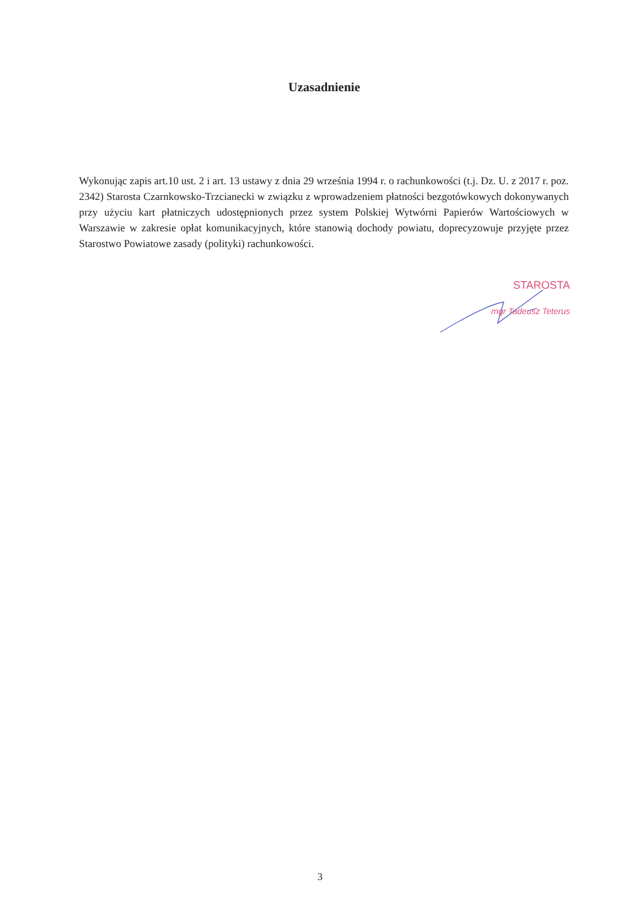Uzasadnienie
Wykonując zapis art.10 ust. 2 i art. 13 ustawy z dnia 29 września 1994 r. o rachunkowości (t.j. Dz. U. z 2017 r. poz. 2342) Starosta Czarnkowsko-Trzcianecki w związku z wprowadzeniem płatności bezgotówkowych dokonywanych przy użyciu kart płatniczych udostępnionych przez system Polskiej Wytwórni Papierów Wartościowych w Warszawie w zakresie opłat komunikacyjnych, które stanowią dochody powiatu, doprecyzowuje przyjęte przez Starostwo Powiatowe zasady (polityki) rachunkowości.
STAROSTA
mgr Tadeusz Teterus
3